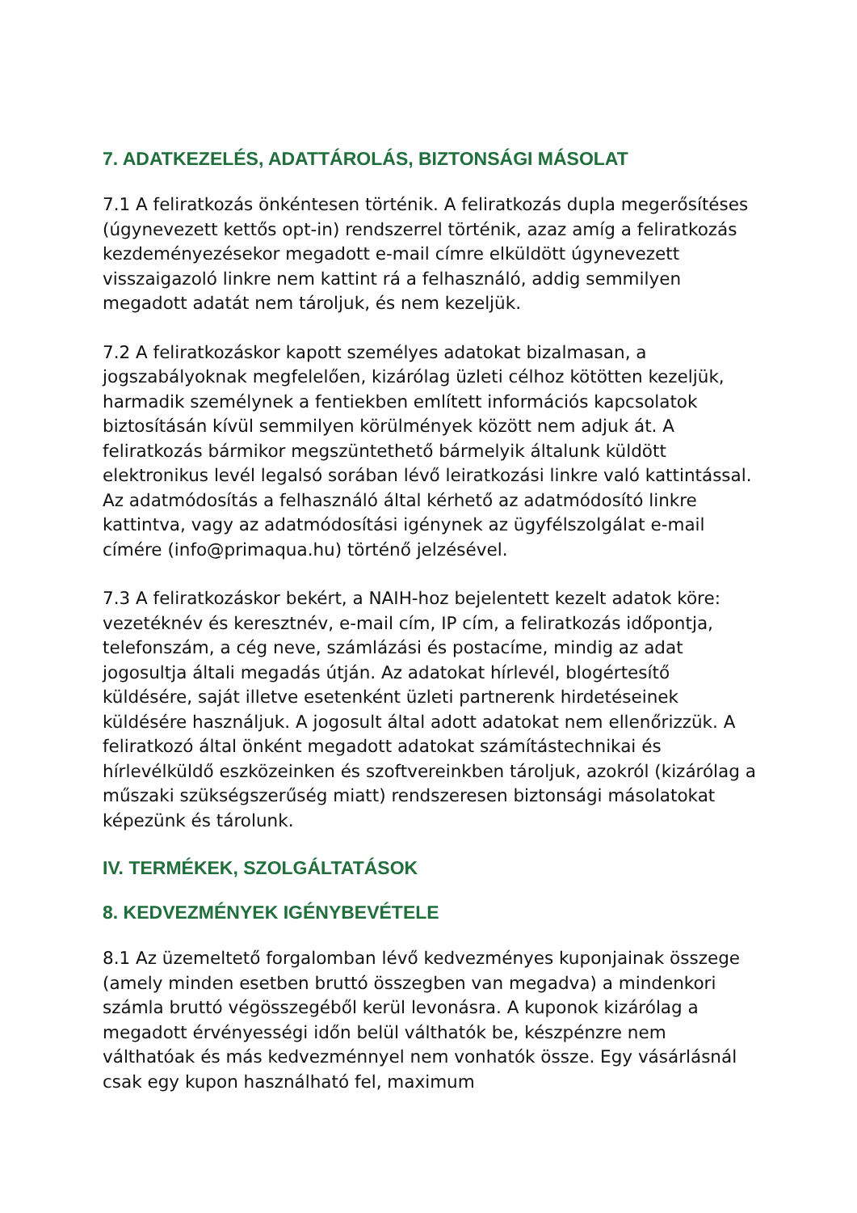7. ADATKEZELÉS, ADATTÁROLÁS, BIZTONSÁGI MÁSOLAT
7.1 A feliratkozás önkéntesen történik. A feliratkozás dupla megerősítéses (úgynevezett kettős opt-in) rendszerrel történik, azaz amíg a feliratkozás kezdeményezésekor megadott e-mail címre elküldött úgynevezett visszaigazoló linkre nem kattint rá a felhasználó, addig semmilyen megadott adatát nem tároljuk, és nem kezeljük.
7.2 A feliratkozáskor kapott személyes adatokat bizalmasan, a jogszabályoknak megfelelően, kizárólag üzleti célhoz kötötten kezeljük, harmadik személynek a fentiekben említett információs kapcsolatok biztosításán kívül semmilyen körülmények között nem adjuk át. A feliratkozás bármikor megszüntethető bármelyik általunk küldött elektronikus levél legalsó sorában lévő leiratkozási linkre való kattintással. Az adatmódosítás a felhasználó által kérhető az adatmódosító linkre kattintva, vagy az adatmódosítási igénynek az ügyfélszolgálat e-mail címére (info@primaqua.hu) történő jelzésével.
7.3 A feliratkozáskor bekért, a NAIH-hoz bejelentett kezelt adatok köre: vezetéknév és keresztnév, e-mail cím, IP cím, a feliratkozás időpontja, telefonszám, a cég neve, számlázási és postacíme, mindig az adat jogosultja általi megadás útján. Az adatokat hírlevél, blogértesítő küldésére, saját illetve esetenként üzleti partnerenk hirdetéseinek küldésére használjuk. A jogosult által adott adatokat nem ellenőrizzük. A feliratkozó által önként megadott adatokat számítástechnikai és hírlevélküldő eszközeinken és szoftvereinkben tároljuk, azokról (kizárólag a műszaki szükségszerűség miatt) rendszeresen biztonsági másolatokat képezünk és tárolunk.
IV. TERMÉKEK, SZOLGÁLTATÁSOK
8. KEDVEZMÉNYEK IGÉNYBEVÉTELE
8.1 Az üzemeltető forgalomban lévő kedvezményes kuponjainak összege (amely minden esetben bruttó összegben van megadva) a mindenkori számla bruttó végösszegéből kerül levonásra. A kuponok kizárólag a megadott érvényességi időn belül válthatók be, készpénzre nem válthatóak és más kedvezménnyel nem vonhatók össze. Egy vásárlásnál csak egy kupon használható fel, maximum